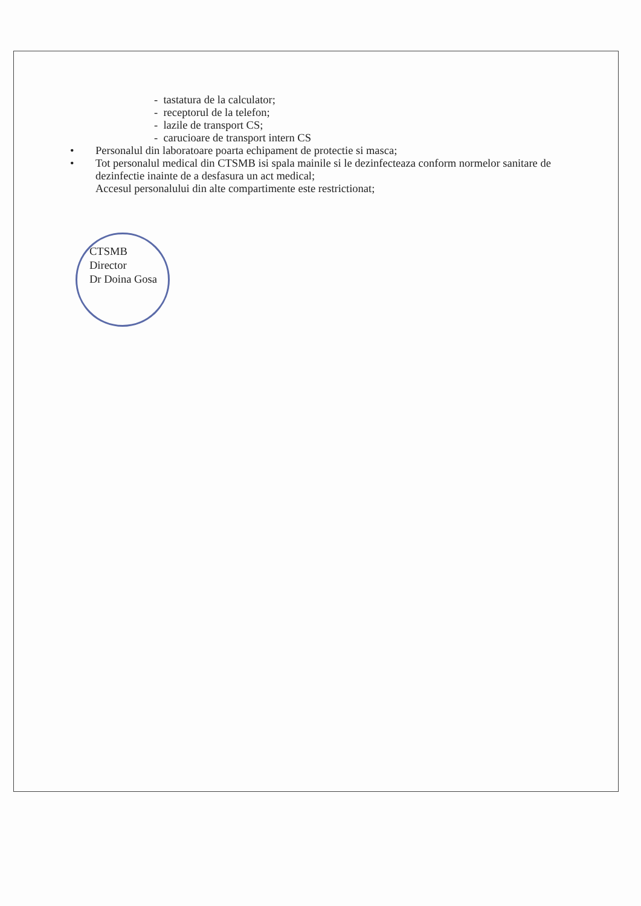- tastatura de la calculator;
- receptorul de la telefon;
- lazile de transport CS;
- carucioare de transport intern CS
• Personalul din laboratoare poarta echipament de protectie si masca;
• Tot personalul medical din CTSMB isi spala mainile si le dezinfecteaza conform normelor sanitare de dezinfectie inainte de a desfasura un act medical;
Accesul personalului din alte compartimente este restrictionat;
CTSMB
Director
Dr Doina Gosa